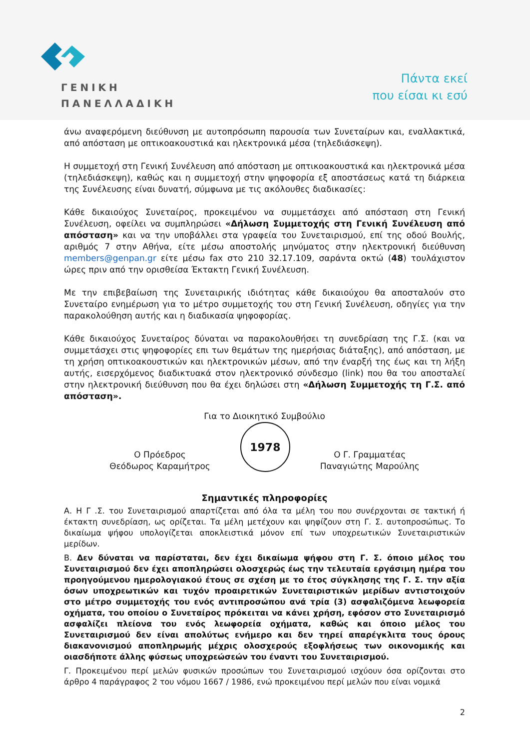ΓΕΝΙΚΗ
ΠΑΝΕΛΛΑΔΙΚΗ
Πάντα εκεί
που είσαι κι εσύ
άνω αναφερόμενη διεύθυνση με αυτοπρόσωπη παρουσία των Συνεταίρων και, εναλλακτικά, από απόσταση με οπτικοακουστικά και ηλεκτρονικά μέσα (τηλεδιάσκεψη).
Η συμμετοχή στη Γενική Συνέλευση από απόσταση με οπτικοακουστικά και ηλεκτρονικά μέσα (τηλεδιάσκεψη), καθώς και η συμμετοχή στην ψηφοφορία εξ αποστάσεως κατά τη διάρκεια της Συνέλευσης είναι δυνατή, σύμφωνα με τις ακόλουθες διαδικασίες:
Κάθε δικαιούχος Συνεταίρος, προκειμένου να συμμετάσχει από απόσταση στη Γενική Συνέλευση, οφείλει να συμπληρώσει «Δήλωση Συμμετοχής στη Γενική Συνέλευση από απόσταση» και να την υποβάλλει στα γραφεία του Συνεταιρισμού, επί της οδού Βουλής, αριθμός 7 στην Αθήνα, είτε μέσω αποστολής μηνύματος στην ηλεκτρονική διεύθυνση members@genpan.gr είτε μέσω fax στο 210 32.17.109, σαράντα οκτώ (48) τουλάχιστον ώρες πριν από την ορισθείσα Έκτακτη Γενική Συνέλευση.
Με την επιβεβαίωση της Συνεταιρικής ιδιότητας κάθε δικαιούχου θα αποσταλούν στο Συνεταίρο ενημέρωση για το μέτρο συμμετοχής του στη Γενική Συνέλευση, οδηγίες για την παρακολούθηση αυτής και η διαδικασία ψηφοφορίας.
Κάθε δικαιούχος Συνεταίρος δύναται να παρακολουθήσει τη συνεδρίαση της Γ.Σ. (και να συμμετάσχει στις ψηφοφορίες επι των θεμάτων της ημερήσιας διάταξης), από απόσταση, με τη χρήση οπτικοακουστικών και ηλεκτρονικών μέσων, από την έναρξή της έως και τη λήξη αυτής, εισερχόμενος διαδικτυακά στον ηλεκτρονικό σύνδεσμο (link) που θα του αποσταλεί στην ηλεκτρονική διεύθυνση που θα έχει δηλώσει στη «Δήλωση Συμμετοχής τη Γ.Σ. από απόσταση».
Για το Διοικητικό Συμβούλιο
Ο Πρόεδρος
Θεόδωρος Καραμήτρος
1978
Ο Γ. Γραμματέας
Παναγιώτης Μαρούλης
Σημαντικές πληροφορίες
Α. Η Γ .Σ. του Συνεταιρισμού απαρτίζεται από όλα τα μέλη του που συνέρχονται σε τακτική ή έκτακτη συνεδρίαση, ως ορίζεται. Τα μέλη μετέχουν και ψηφίζουν στη Γ. Σ. αυτοπροσώπως. Το δικαίωμα ψήφου υπολογίζεται αποκλειστικά μόνον επί των υποχρεωτικών Συνεταιριστικών μερίδων.
Β. Δεν δύναται να παρίσταται, δεν έχει δικαίωμα ψήφου στη Γ. Σ. όποιο μέλος του Συνεταιρισμού δεν έχει αποπληρώσει ολοσχερώς έως την τελευταία εργάσιμη ημέρα του προηγούμενου ημερολογιακού έτους σε σχέση με το έτος σύγκλησης της Γ. Σ. την αξία όσων υποχρεωτικών και τυχόν προαιρετικών Συνεταιριστικών μερίδων αντιστοιχούν στο μέτρο συμμετοχής του ενός αντιπροσώπου ανά τρία (3) ασφαλιζόμενα λεωφορεία οχήματα, του οποίου ο Συνεταίρος πρόκειται να κάνει χρήση, εφόσον στο Συνεταιρισμό ασφαλίζει πλείονα του ενός λεωφορεία οχήματα, καθώς και όποιο μέλος του Συνεταιρισμού δεν είναι απολύτως ενήμερο και δεν τηρεί απαρέγκλιτα τους όρους διακανονισμού αποπληρωμής μέχρις ολοσχερούς εξοφλήσεως των οικονομικής και οιασδήποτε άλλης φύσεως υποχρεώσεών του έναντι του Συνεταιρισμού.
Γ. Προκειμένου περί μελών φυσικών προσώπων του Συνεταιρισμού ισχύουν όσα ορίζονται στο άρθρο 4 παράγραφος 2 του νόμου 1667 / 1986, ενώ προκειμένου περί μελών που είναι νομικά
2